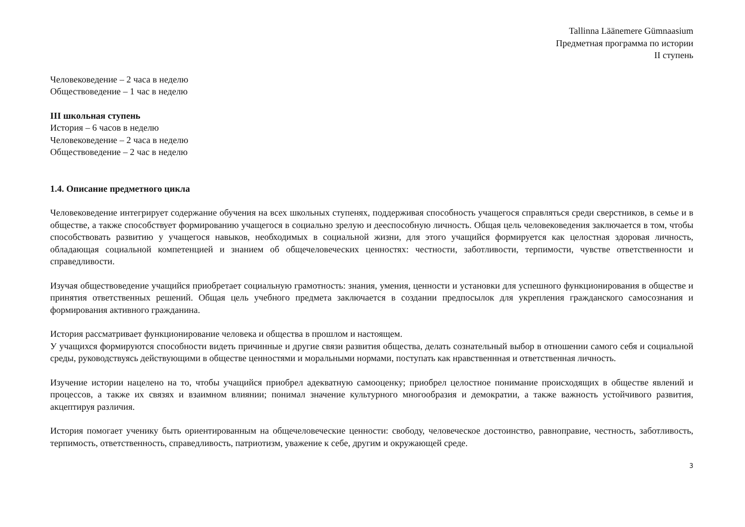Tallinna Läänemere Gümnaasium
Предметная программа по истории
II ступень
Человековедение – 2 часа в неделю
Обществоведение – 1 час в неделю
III школьная ступень
История – 6 часов в неделю
Человековедение – 2 часа в неделю
Обществоведение – 2 час в неделю
1.4. Описание предметного цикла
Человековедение интегрирует содержание обучения на всех школьных ступенях, поддерживая способность учащегося справляться среди сверстников, в семье и в обществе, а также способствует формированию учащегося в социально зрелую и дееспособную личность. Общая цель человековедения заключается в том, чтобы способствовать развитию у учащегося навыков, необходимых в социальной жизни, для этого учащийся формируется как целостная здоровая личность, обладающая социальной компетенцией и знанием об общечеловеческих ценностях: честности, заботливости, терпимости, чувстве ответственности и справедливости.
Изучая обществоведение учащийся приобретает социальную грамотность: знания, умения, ценности и установки для успешного функционирования в обществе и принятия ответственных решений. Общая цель учебного предмета заключается в создании предпосылок для укрепления гражданского самосознания и формирования активного гражданина.
История рассматривает функционирование человека и общества в прошлом и настоящем.
У учащихся формируются способности видеть причинные и другие связи развития общества, делать сознательный выбор в отношении самого себя и социальной среды, руководствуясь действующими в обществе ценностями и моральными нормами, поступать как нравственнная и ответственная личность.
Изучение истории нацелено на то, чтобы учащийся приобрел адекватную самооценку; приобрел целостное понимание происходящих в обществе явлений и процессов, а также их связях и взаимном влиянии; понимал значение культурного многообразия и демократии, а также важность устойчивого развития, акцептируя различия.
История помогает ученику быть ориентированным на общечеловеческие ценности: свободу, человеческое достоинство, равноправие, честность, заботливость, терпимость, ответственность, справедливость, патриотизм, уважение к себе, другим и окружающей среде.
3